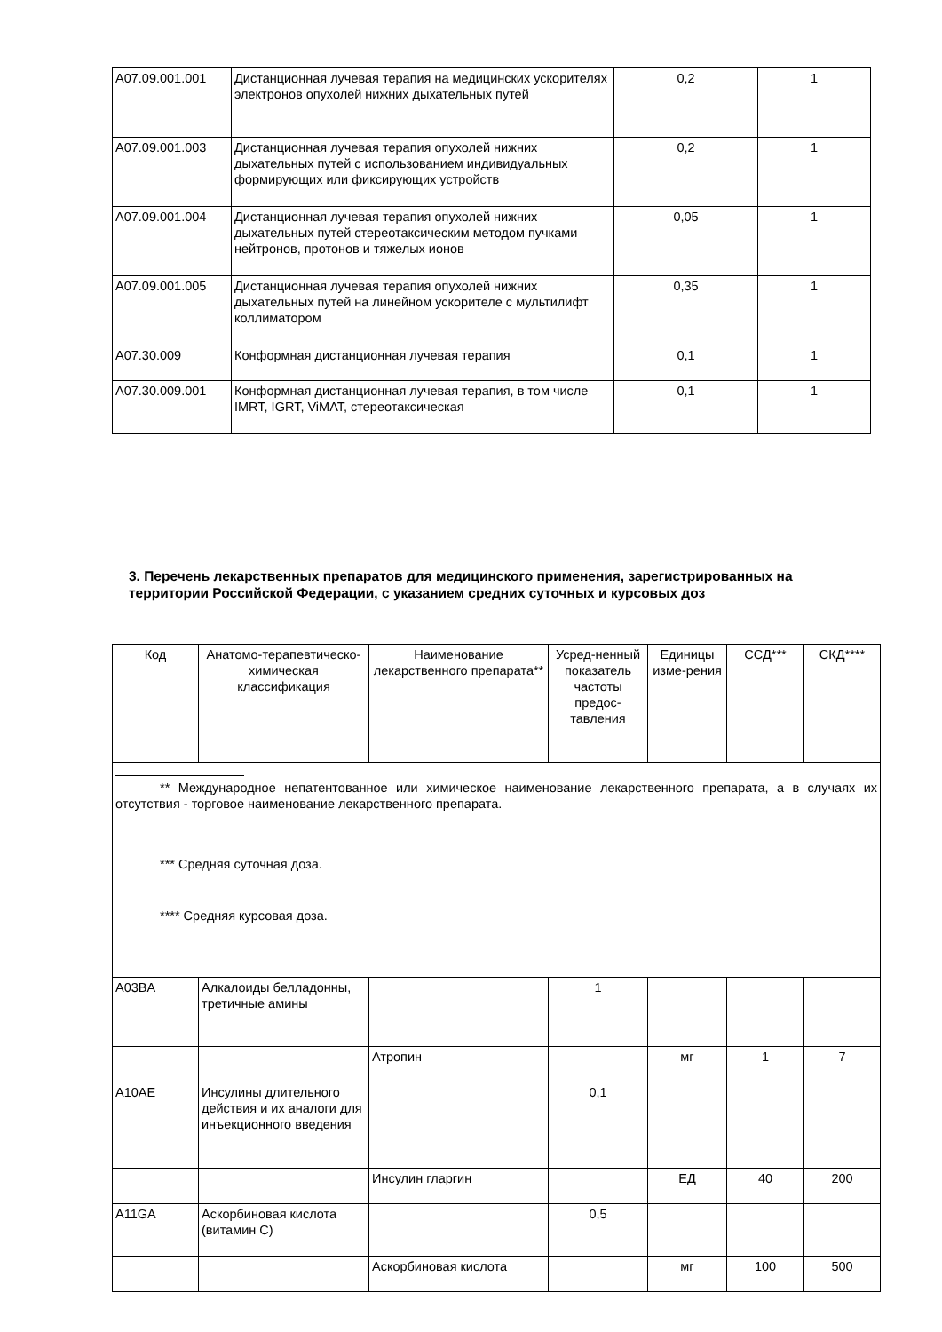| A07.09.001.001 | Дистанционная лучевая терапия на медицинских ускорителях электронов опухолей нижних дыхательных путей | 0,2 | 1 |
| A07.09.001.003 | Дистанционная лучевая терапия опухолей нижних дыхательных путей с использованием индивидуальных формирующих или фиксирующих устройств | 0,2 | 1 |
| A07.09.001.004 | Дистанционная лучевая терапия опухолей нижних дыхательных путей стереотаксическим методом пучками нейтронов, протонов и тяжелых ионов | 0,05 | 1 |
| A07.09.001.005 | Дистанционная лучевая терапия опухолей нижних дыхательных путей на линейном ускорителе с мультилифт коллиматором | 0,35 | 1 |
| A07.30.009 | Конформная дистанционная лучевая терапия | 0,1 | 1 |
| A07.30.009.001 | Конформная дистанционная лучевая терапия, в том числе IMRT, IGRT, ViMAT, стереотаксическая | 0,1 | 1 |
3. Перечень лекарственных препаратов для медицинского применения, зарегистрированных на территории Российской Федерации, с указанием средних суточных и курсовых доз
| Код | Анатомо-терапевтическо-химическая классификация | Наименование лекарственного препарата** | Усред-ненный показатель частоты предос-тавления | Единицы изме-рения | ССД*** | СКД**** |
| --- | --- | --- | --- | --- | --- | --- |
| ** Международное непатентованное или химическое наименование лекарственного препарата, а в случаях их отсутствия - торговое наименование лекарственного препарата. *** Средняя суточная доза. **** Средняя курсовая доза. | | | | | | |
| A03BA | Алкалоиды белладонны, третичные амины | | 1 | | | |
| | | Атропин | | мг | 1 | 7 |
| A10AE | Инсулины длительного действия и их аналоги для инъекционного введения | | 0,1 | | | |
| | | Инсулин гларгин | | ЕД | 40 | 200 |
| A11GA | Аскорбиновая кислота (витамин C) | | 0,5 | | | |
| | | Аскорбиновая кислота | | мг | 100 | 500 |